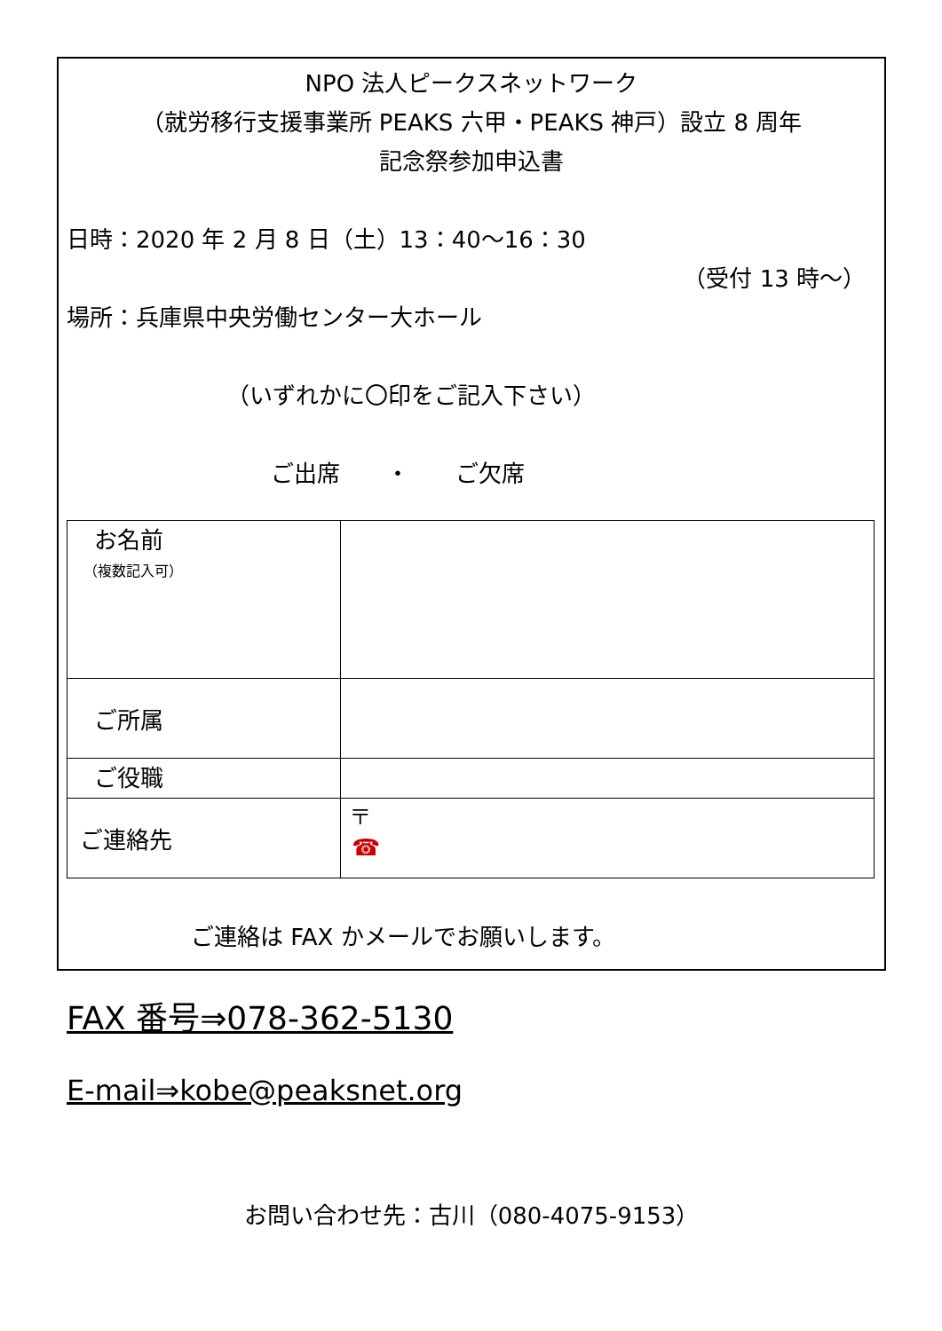NPO 法人ピークスネットワーク
（就労移行支援事業所 PEAKS 六甲・PEAKS 神戸）設立 8 周年
記念祭参加申込書
日時：2020 年 2 月 8 日（土）13：40～16：30
（受付 13 時～）
場所：兵庫県中央労働センター大ホール
（いずれかに〇印をご記入下さい）
ご出席　　・　　ご欠席
| お名前 （複数記入可） | |
| ご所属 | |
| ご役職 | |
| ご連絡先 | 〒 ☎ |
ご連絡は FAX かメールでお願いします。
FAX 番号⇒078-362-5130
E-mail⇒kobe@peaksnet.org
お問い合わせ先：古川（080-4075-9153）